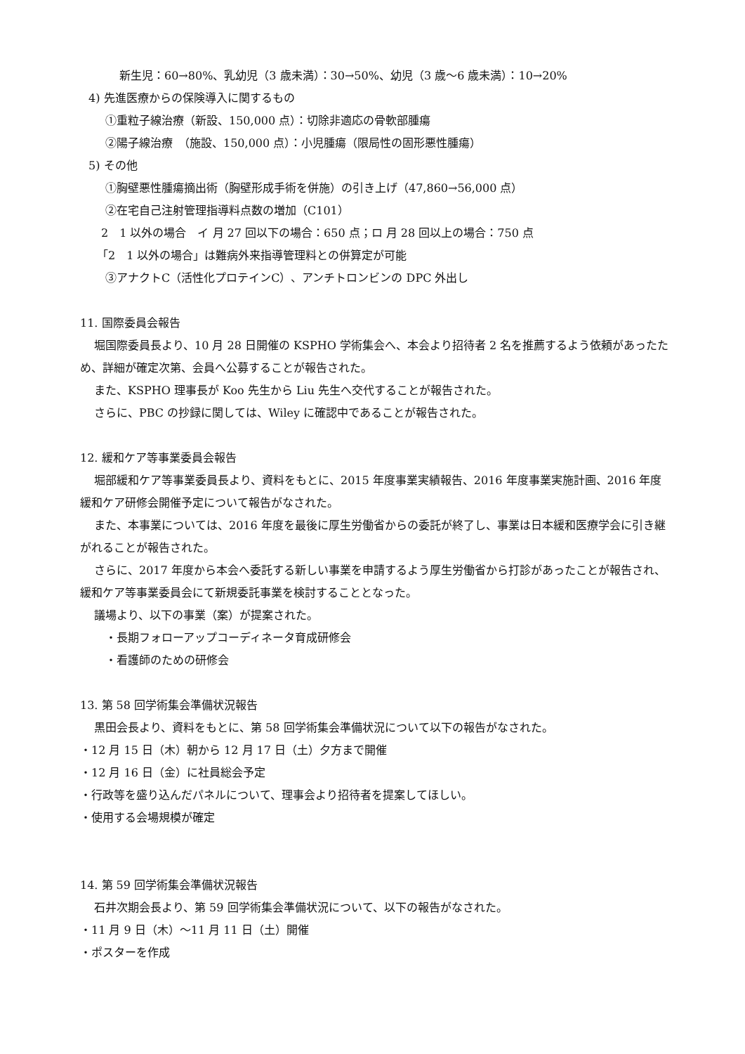新生児：60→80%、乳幼児（3 歳未満）：30→50%、幼児（3 歳～6 歳未満）：10→20%
4) 先進医療からの保険導入に関するもの
①重粒子線治療（新設、150,000 点）：切除非適応の骨軟部腫瘍
②陽子線治療　（施設、150,000 点）：小児腫瘍（限局性の固形悪性腫瘍）
5) その他
①胸壁悪性腫瘍摘出術（胸壁形成手術を併施）の引き上げ（47,860→56,000 点）
②在宅自己注射管理指導料点数の増加（C101）
2　1 以外の場合　イ 月 27 回以下の場合：650 点；ロ 月 28 回以上の場合：750 点
「2　1 以外の場合」は難病外来指導管理料との併算定が可能
③アナクトC（活性化プロテインC）、アンチトロンビンの DPC 外出し
11. 国際委員会報告
堀国際委員長より、10 月 28 日開催の KSPHO 学術集会へ、本会より招待者 2 名を推薦するよう依頼があったため、詳細が確定次第、会員へ公募することが報告された。
また、KSPHO 理事長が Koo 先生から Liu 先生へ交代することが報告された。
さらに、PBC の抄録に関しては、Wiley に確認中であることが報告された。
12. 緩和ケア等事業委員会報告
堀部緩和ケア等事業委員長より、資料をもとに、2015 年度事業実績報告、2016 年度事業実施計画、2016 年度緩和ケア研修会開催予定について報告がなされた。
また、本事業については、2016 年度を最後に厚生労働省からの委託が終了し、事業は日本緩和医療学会に引き継がれることが報告された。
さらに、2017 年度から本会へ委託する新しい事業を申請するよう厚生労働省から打診があったことが報告され、緩和ケア等事業委員会にて新規委託事業を検討することとなった。
議場より、以下の事業（案）が提案された。
・長期フォローアップコーディネータ育成研修会
・看護師のための研修会
13. 第 58 回学術集会準備状況報告
黒田会長より、資料をもとに、第 58 回学術集会準備状況について以下の報告がなされた。
・12 月 15 日（木）朝から 12 月 17 日（土）夕方まで開催
・12 月 16 日（金）に社員総会予定
・行政等を盛り込んだパネルについて、理事会より招待者を提案してほしい。
・使用する会場規模が確定
14. 第 59 回学術集会準備状況報告
石井次期会長より、第 59 回学術集会準備状況について、以下の報告がなされた。
・11 月 9 日（木）～11 月 11 日（土）開催
・ポスターを作成